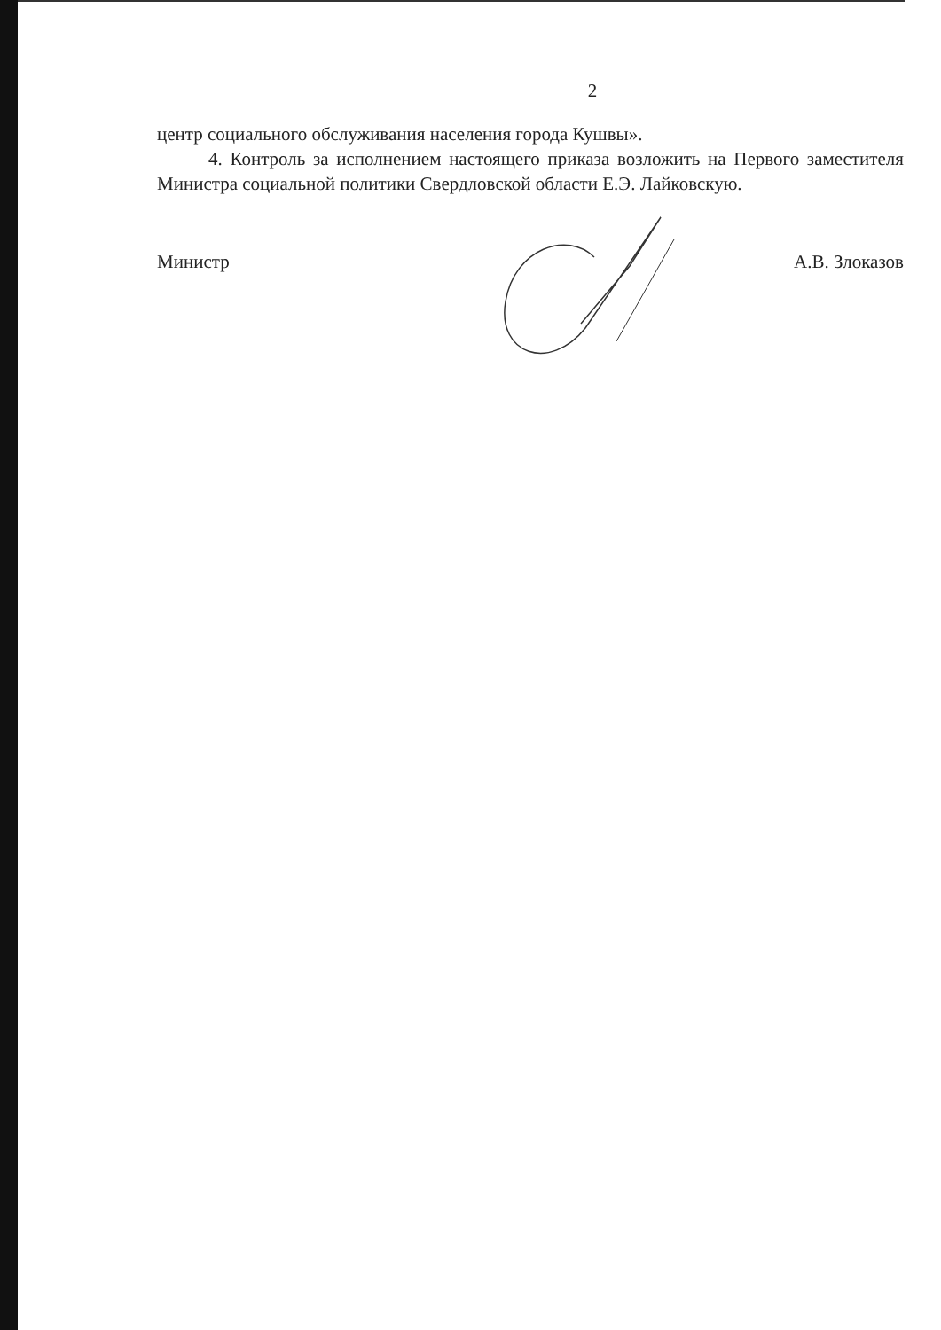2
центр социального обслуживания населения города Кушвы».
4. Контроль за исполнением настоящего приказа возложить на Первого заместителя Министра социальной политики Свердловской области Е.Э. Лайковскую.
Министр А.В. Злоказов